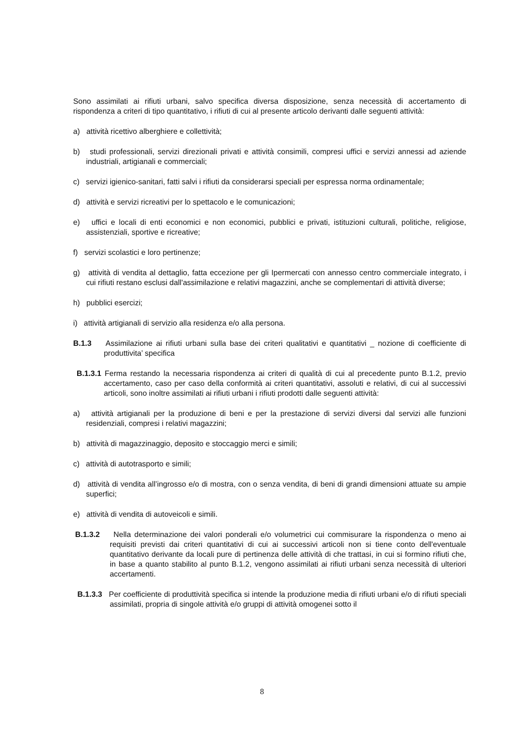Sono assimilati ai rifiuti urbani, salvo specifica diversa disposizione, senza necessità di accertamento di rispondenza a criteri di tipo quantitativo, i rifiuti di cui al presente articolo derivanti dalle seguenti attività:
a) attività ricettivo alberghiere e collettività;
b) studi professionali, servizi direzionali privati e attività consimili, compresi uffici e servizi annessi ad aziende industriali, artigianali e commerciali;
c) servizi igienico-sanitari, fatti salvi i rifiuti da considerarsi speciali per espressa norma ordinamentale;
d) attività e servizi ricreativi per lo spettacolo e le comunicazioni;
e) uffici e locali di enti economici e non economici, pubblici e privati, istituzioni culturali, politiche, religiose, assistenziali, sportive e ricreative;
f) servizi scolastici e loro pertinenze;
g) attività di vendita al dettaglio, fatta eccezione per gli Ipermercati con annesso centro commerciale integrato, i cui rifiuti restano esclusi dall'assimilazione e relativi magazzini, anche se complementari di attività diverse;
h) pubblici esercizi;
i) attività artigianali di servizio alla residenza e/o alla persona.
B.1.3 Assimilazione ai rifiuti urbani sulla base dei criteri qualitativi e quantitativi _ nozione di coefficiente di produttivita’ specifica
B.1.3.1 Ferma restando la necessaria rispondenza ai criteri di qualità di cui al precedente punto B.1.2, previo accertamento, caso per caso della conformità ai criteri quantitativi, assoluti e relativi, di cui al successivi articoli, sono inoltre assimilati ai rifiuti urbani i rifiuti prodotti dalle seguenti attività:
a) attività artigianali per la produzione di beni e per la prestazione di servizi diversi dal servizi alle funzioni residenziali, compresi i relativi magazzini;
b) attività di magazzinaggio, deposito e stoccaggio merci e simili;
c) attività di autotrasporto e simili;
d) attività di vendita all’ingrosso e/o di mostra, con o senza vendita, di beni di grandi dimensioni attuate su ampie superfici;
e) attività di vendita di autoveicoli e simili.
B.1.3.2 Nella determinazione dei valori ponderali e/o volumetrici cui commisurare la rispondenza o meno ai requisiti previsti dai criteri quantitativi di cui ai successivi articoli non si tiene conto dell'eventuale quantitativo derivante da locali pure di pertinenza delle attività di che trattasi, in cui si formino rifiuti che, in base a quanto stabilito al punto B.1.2, vengono assimilati ai rifiuti urbani senza necessità di ulteriori accertamenti.
B.1.3.3 Per coefficiente di produttività specifica si intende la produzione media di rifiuti urbani e/o di rifiuti speciali assimilati, propria di singole attività e/o gruppi di attività omogenei sotto il
8